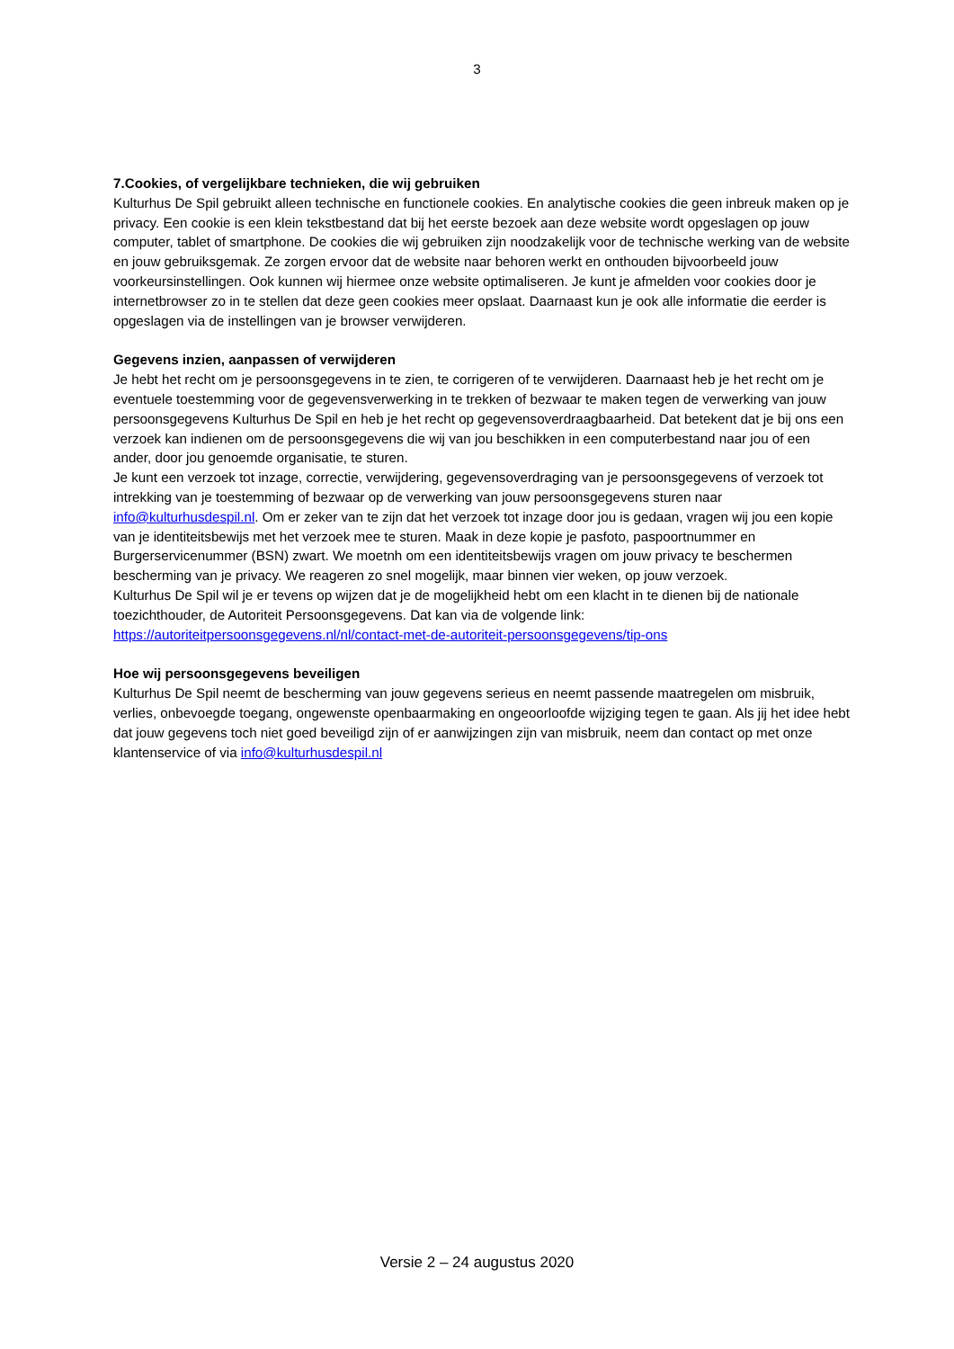3
7.Cookies, of vergelijkbare technieken, die wij gebruiken
Kulturhus De Spil gebruikt alleen technische en functionele cookies. En analytische cookies die geen inbreuk maken op je privacy. Een cookie is een klein tekstbestand dat bij het eerste bezoek aan deze website wordt opgeslagen op jouw computer, tablet of smartphone. De cookies die wij gebruiken zijn noodzakelijk voor de technische werking van de website en jouw gebruiksgemak. Ze zorgen ervoor dat de website naar behoren werkt en onthouden bijvoorbeeld jouw voorkeursinstellingen. Ook kunnen wij hiermee onze website optimaliseren. Je kunt je afmelden voor cookies door je internetbrowser zo in te stellen dat deze geen cookies meer opslaat. Daarnaast kun je ook alle informatie die eerder is opgeslagen via de instellingen van je browser verwijderen.
Gegevens inzien, aanpassen of verwijderen
Je hebt het recht om je persoonsgegevens in te zien, te corrigeren of te verwijderen. Daarnaast heb je het recht om je eventuele toestemming voor de gegevensverwerking in te trekken of bezwaar te maken tegen de verwerking van jouw persoonsgegevens Kulturhus De Spil en heb je het recht op gegevensoverdraagbaarheid. Dat betekent dat je bij ons een verzoek kan indienen om de persoonsgegevens die wij van jou beschikken in een computerbestand naar jou of een ander, door jou genoemde organisatie, te sturen.
Je kunt een verzoek tot inzage, correctie, verwijdering, gegevensoverdraging van je persoonsgegevens of verzoek tot intrekking van je toestemming of bezwaar op de verwerking van jouw persoonsgegevens sturen naar info@kulturhusdespil.nl. Om er zeker van te zijn dat het verzoek tot inzage door jou is gedaan, vragen wij jou een kopie van je identiteitsbewijs met het verzoek mee te sturen. Maak in deze kopie je pasfoto, paspoortnummer en Burgerservicenummer (BSN) zwart. We moetnh om een identiteitsbewijs vragen om jouw privacy te beschermen bescherming van je privacy. We reageren zo snel mogelijk, maar binnen vier weken, op jouw verzoek.
Kulturhus De Spil wil je er tevens op wijzen dat je de mogelijkheid hebt om een klacht in te dienen bij de nationale toezichthouder, de Autoriteit Persoonsgegevens. Dat kan via de volgende link:
https://autoriteitpersoonsgegevens.nl/nl/contact-met-de-autoriteit-persoonsgegevens/tip-ons
Hoe wij persoonsgegevens beveiligen
Kulturhus De Spil neemt de bescherming van jouw gegevens serieus en neemt passende maatregelen om misbruik, verlies, onbevoegde toegang, ongewenste openbaarmaking en ongeoorloofde wijziging tegen te gaan. Als jij het idee hebt dat jouw gegevens toch niet goed beveiligd zijn of er aanwijzingen zijn van misbruik, neem dan contact op met onze klantenservice of via info@kulturhusdespil.nl
Versie 2 – 24 augustus 2020